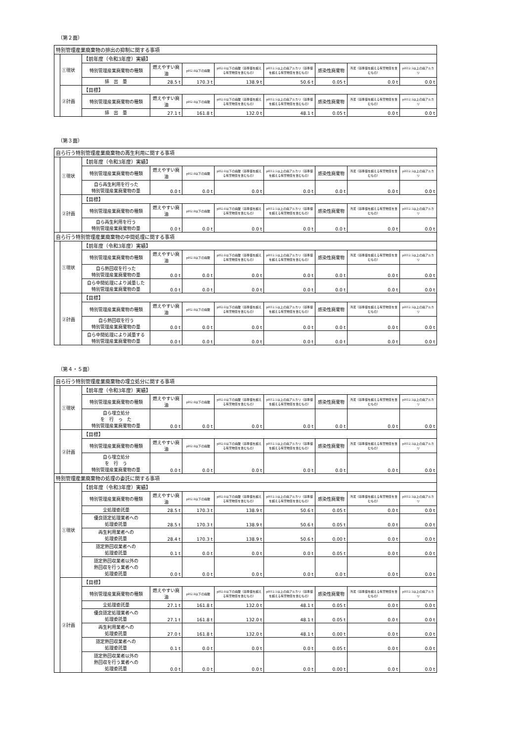（第２面）
| 特別管理産業廃棄物の排出の抑制に関する事項 | | | | | | | | | |
| | ①現状 | 【前年度（令和3年度）実績】 | | | | | | | |
| | | 特別管理産業廃棄物の種類 | 燃えやすい廃油 | pH2.0以下の廃酸 | pH2.0以下の廃酸（基準値を超える有害物質を含むもの） | pH12.5以上の廃アルカリ（基準値を超える有害物質を含むもの） | 感染性廃棄物 | 汚泥（基準値を超える有害物質を含むもの） | pH12.5以上の廃アルカリ |
| | | 排 出 量 | 28.5 t | 170.3 t | 138.9 t | 50.6 t | 0.05 t | 0.0 t | 0.0 t |
| | ②計画 | 【目標】 | | | | | | | |
| | | 特別管理産業廃棄物の種類 | 燃えやすい廃油 | pH2.0以下の廃酸 | pH2.0以下の廃酸（基準値を超える有害物質を含むもの） | pH12.5以上の廃アルカリ（基準値を超える有害物質を含むもの） | 感染性廃棄物 | 汚泥（基準値を超える有害物質を含むもの） | pH12.5以上の廃アルカリ |
| | | 排 出 量 | 27.1 t | 161.8 t | 132.0 t | 48.1 t | 0.05 t | 0.0 t | 0.0 t |
（第３面）
| 自ら行う特別管理産業廃棄物の再生利用に関する事項 | | | | | | | | | |
| | ①現状 | 【前年度（令和3年度）実績】 | | | | | | | |
| | | 特別管理産業廃棄物の種類 | 燃えやすい廃油 | pH2.0以下の廃酸 | pH2.0以下の廃酸（基準値を超える有害物質を含むもの） | pH12.5以上の廃アルカリ（基準値を超える有害物質を含むもの） | 感染性廃棄物 | 汚泥（基準値を超える有害物質を含むもの） | pH12.5以上の廃アルカリ |
| | | 自ら再生利用を行った 特別管理産業廃棄物の量 | 0.0 t | 0.0 t | 0.0 t | 0.0 t | 0.0 t | 0.0 t | 0.0 t |
| | ②計画 | 【目標】 | | | | | | | |
| | | 特別管理産業廃棄物の種類 | 燃えやすい廃油 | pH2.0以下の廃酸 | pH2.0以下の廃酸（基準値を超える有害物質を含むもの） | pH12.5以上の廃アルカリ（基準値を超える有害物質を含むもの） | 感染性廃棄物 | 汚泥（基準値を超える有害物質を含むもの） | pH12.5以上の廃アルカリ |
| | | 自ら再生利用を行う 特別管理産業廃棄物の量 | 0.0 t | 0.0 t | 0.0 t | 0.0 t | 0.0 t | 0.0 t | 0.0 t |
| 自ら行う特別管理産業廃棄物の中間処理に関する事項 | | | | | | | | | |
| | ①現状 | 【前年度（令和3年度）実績】 | | | | | | | |
| | | 特別管理産業廃棄物の種類 | 燃えやすい廃油 | pH2.0以下の廃酸 | pH2.0以下の廃酸（基準値を超える有害物質を含むもの） | pH12.5以上の廃アルカリ（基準値を超える有害物質を含むもの） | 感染性廃棄物 | 汚泥（基準値を超える有害物質を含むもの） | pH12.5以上の廃アルカリ |
| | | 自ら熱回収を行った 特別管理産業廃棄物の量 | 0.0 t | 0.0 t | 0.0 t | 0.0 t | 0.0 t | 0.0 t | 0.0 t |
| | | 自ら中間処理により減量した 特別管理産業廃棄物の量 | 0.0 t | 0.0 t | 0.0 t | 0.0 t | 0.0 t | 0.0 t | 0.0 t |
| | ②計画 | 【目標】 | | | | | | | |
| | | 特別管理産業廃棄物の種類 | 燃えやすい廃油 | pH2.0以下の廃酸 | pH2.0以下の廃酸（基準値を超える有害物質を含むもの） | pH12.5以上の廃アルカリ（基準値を超える有害物質を含むもの） | 感染性廃棄物 | 汚泥（基準値を超える有害物質を含むもの） | pH12.5以上の廃アルカリ |
| | | 自ら熱回収を行う 特別管理産業廃棄物の量 | 0.0 t | 0.0 t | 0.0 t | 0.0 t | 0.0 t | 0.0 t | 0.0 t |
| | | 自ら中間処理により減量する 特別管理産業廃棄物の量 | 0.0 t | 0.0 t | 0.0 t | 0.0 t | 0.0 t | 0.0 t | 0.0 t |
（第４・５面）
| 自ら行う特別管理産業廃棄物の埋立処分に関する事項 | | | | | | | | | |
| | ①現状 | 【前年度（令和3年度）実績】 | | | | | | | |
| | | 特別管理産業廃棄物の種類 | 燃えやすい廃油 | pH2.0以下の廃酸 | pH2.0以下の廃酸（基準値を超える有害物質を含むもの） | pH12.5以上の廃アルカリ（基準値を超える有害物質を含むもの） | 感染性廃棄物 | 汚泥（基準値を超える有害物質を含むもの） | pH12.5以上の廃アルカリ |
| | | 自ら埋立処分 を 行 っ た 特別管理産業廃棄物の量 | 0.0 t | 0.0 t | 0.0 t | 0.0 t | 0.0 t | 0.0 t | 0.0 t |
| | ②計画 | 【目標】 | | | | | | | |
| | | 特別管理産業廃棄物の種類 | 燃えやすい廃油 | pH2.0以下の廃酸 | pH2.0以下の廃酸（基準値を超える有害物質を含むもの） | pH12.5以上の廃アルカリ（基準値を超える有害物質を含むもの） | 感染性廃棄物 | 汚泥（基準値を超える有害物質を含むもの） | pH12.5以上の廃アルカリ |
| | | 自ら埋立処分 を 行 う 特別管理産業廃棄物の量 | 0.0 t | 0.0 t | 0.0 t | 0.0 t | 0.0 t | 0.0 t | 0.0 t |
| 特別管理産業廃棄物の処理の委託に関する事項 | | | | | | | | | |
| | ①現状 | 【前年度（令和3年度）実績】 | | | | | | | |
| | | 特別管理産業廃棄物の種類 | 燃えやすい廃油 | pH2.0以下の廃酸 | pH2.0以下の廃酸（基準値を超える有害物質を含むもの） | pH12.5以上の廃アルカリ（基準値を超える有害物質を含むもの） | 感染性廃棄物 | 汚泥（基準値を超える有害物質を含むもの） | pH12.5以上の廃アルカリ |
| | | 全処理委託量 | 28.5 t | 170.3 t | 138.9 t | 50.6 t | 0.05 t | 0.0 t | 0.0 t |
| | | 優良認定処理業者への 処理委託量 | 28.5 t | 170.3 t | 138.9 t | 50.6 t | 0.05 t | 0.0 t | 0.0 t |
| | | 再生利用業者への 処理委託量 | 28.4 t | 170.3 t | 138.9 t | 50.6 t | 0.00 t | 0.0 t | 0.0 t |
| | | 認定熱回収業者への 処理委託量 | 0.1 t | 0.0 t | 0.0 t | 0.0 t | 0.05 t | 0.0 t | 0.0 t |
| | | 認定熱回収業者以外の 熱回収を行う業者への 処理委託量 | 0.0 t | 0.0 t | 0.0 t | 0.0 t | 0.0 t | 0.0 t | 0.0 t |
| | ②計画 | 【目標】 | | | | | | | |
| | | 特別管理産業廃棄物の種類 | 燃えやすい廃油 | pH2.0以下の廃酸 | pH2.0以下の廃酸（基準値を超える有害物質を含むもの） | pH12.5以上の廃アルカリ（基準値を超える有害物質を含むもの） | 感染性廃棄物 | 汚泥（基準値を超える有害物質を含むもの） | pH12.5以上の廃アルカリ |
| | | 全処理委託量 | 27.1 t | 161.8 t | 132.0 t | 48.1 t | 0.05 t | 0.0 t | 0.0 t |
| | | 優良認定処理業者への 処理委託量 | 27.1 t | 161.8 t | 132.0 t | 48.1 t | 0.05 t | 0.0 t | 0.0 t |
| | | 再生利用業者への 処理委託量 | 27.0 t | 161.8 t | 132.0 t | 48.1 t | 0.00 t | 0.0 t | 0.0 t |
| | | 認定熱回収業者への 処理委託量 | 0.1 t | 0.0 t | 0.0 t | 0.0 t | 0.05 t | 0.0 t | 0.0 t |
| | | 認定熱回収業者以外の 熱回収を行う業者への 処理委託量 | 0.0 t | 0.0 t | 0.0 t | 0.0 t | 0.00 t | 0.0 t | 0.0 t |